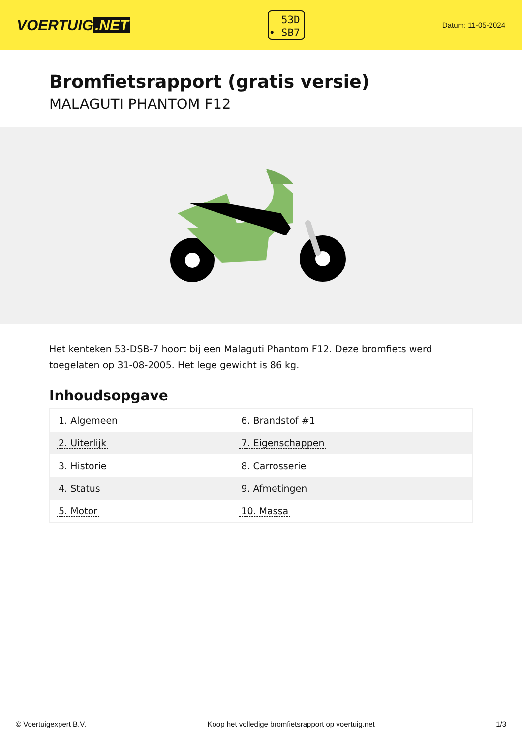VOERTUIG.NET
53D
• SB7
Datum: 11-05-2024
Bromfietsrapport (gratis versie)
MALAGUTI PHANTOM F12
Het kenteken 53-DSB-7 hoort bij een Malaguti Phantom F12. Deze bromfiets werd toegelaten op 31-08-2005. Het lege gewicht is 86 kg.
Inhoudsopgave
| 1. Algemeen | 6. Brandstof #1 |
| 2. Uiterlijk | 7. Eigenschappen |
| 3. Historie | 8. Carrosserie |
| 4. Status | 9. Afmetingen |
| 5. Motor | 10. Massa |
© Voertuigexpert B.V. Koop het volledige bromfietsrapport op voertuig.net 1/3